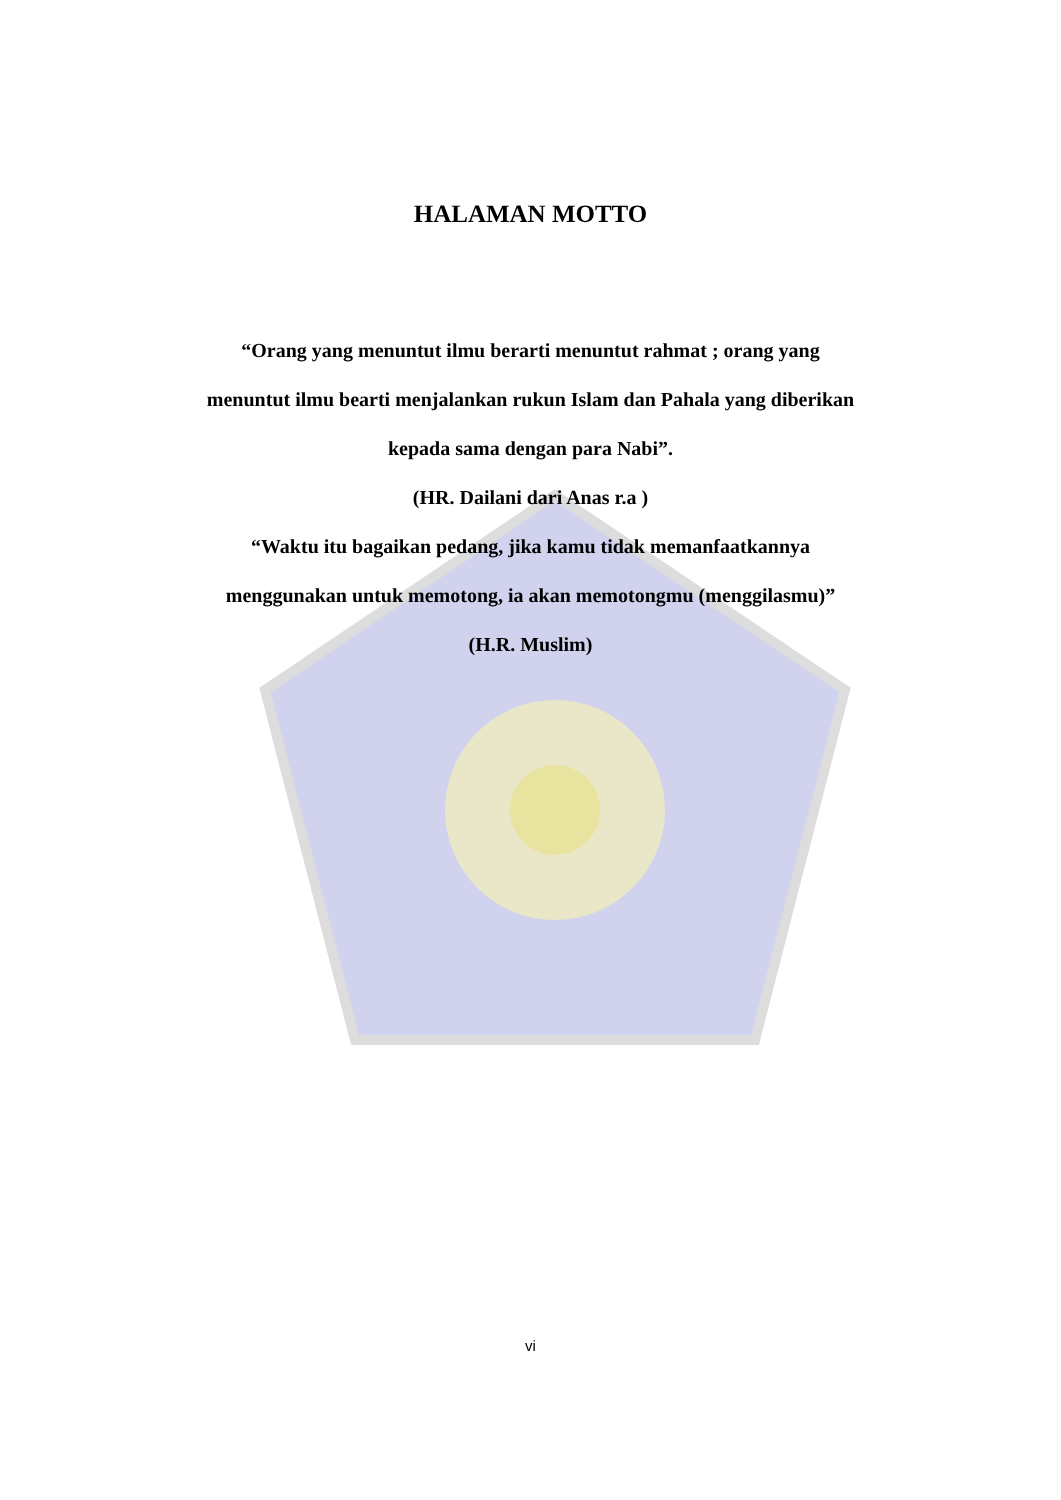HALAMAN MOTTO
“Orang yang menuntut ilmu berarti menuntut rahmat ; orang yang
menuntut ilmu bearti menjalankan rukun Islam dan Pahala yang diberikan
kepada sama dengan para Nabi”.
(HR. Dailani dari Anas r.a )
“Waktu itu bagaikan pedang, jika kamu tidak memanfaatkannya
menggunakan untuk memotong, ia akan memotongmu (menggilasmu)”
(H.R. Muslim)
vi